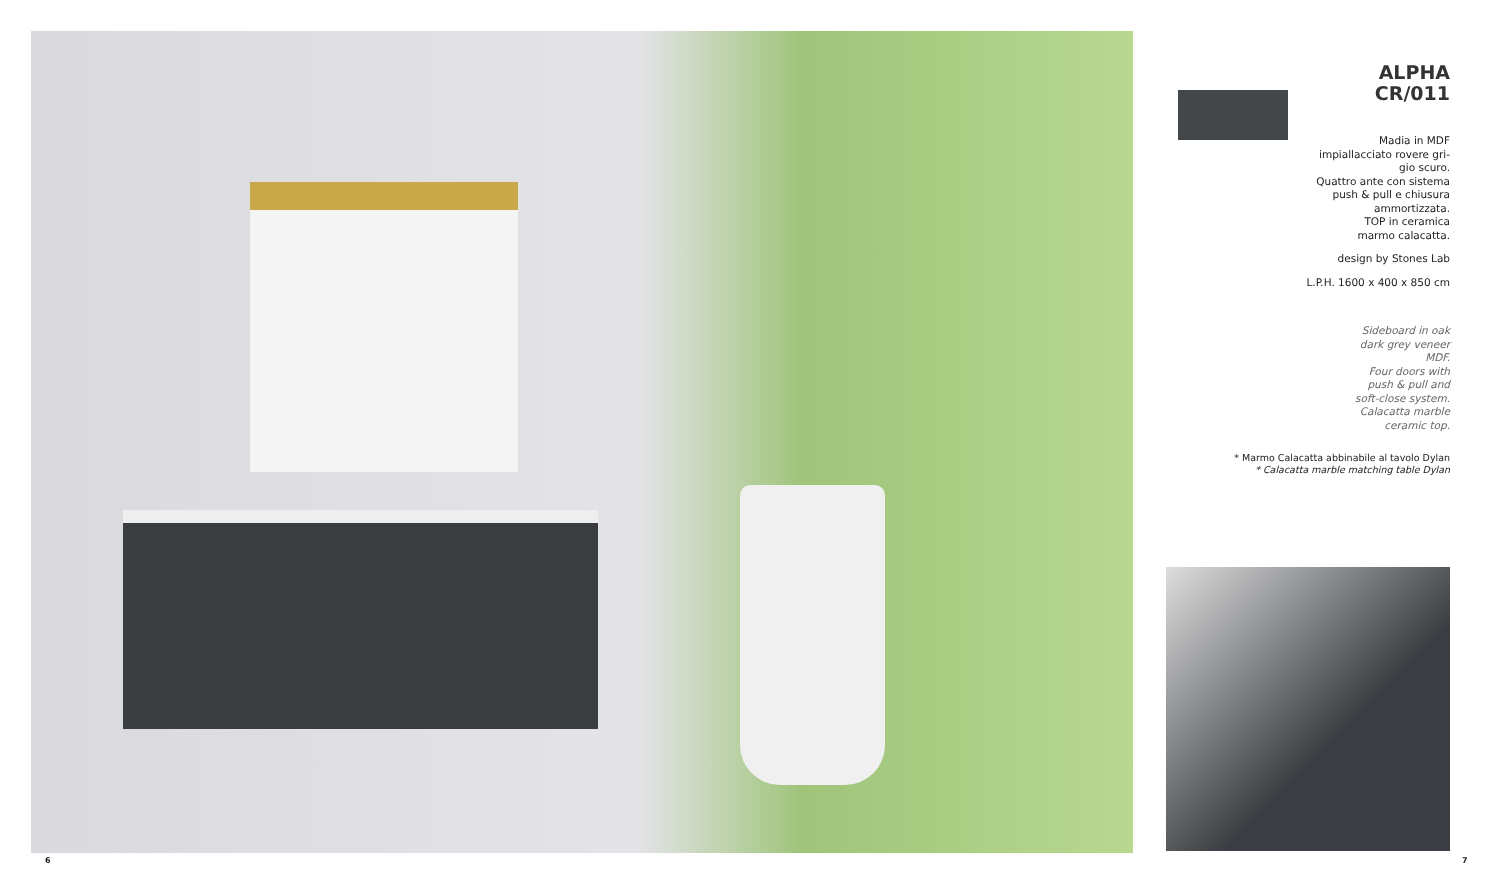ALPHA
CR/011
Madia in MDF
impiallacciato rovere gri-
gio scuro.
Quattro ante con sistema
push & pull e chiusura
ammortizzata.
TOP in ceramica
marmo calacatta.
design by Stones Lab
L.P.H. 1600 x 400 x 850 cm
Sideboard in oak
dark grey veneer
MDF.
Four doors with
push & pull and
soft-close system.
Calacatta marble
ceramic top.
* Marmo Calacatta abbinabile al tavolo Dylan
* Calacatta marble matching table Dylan
6 7